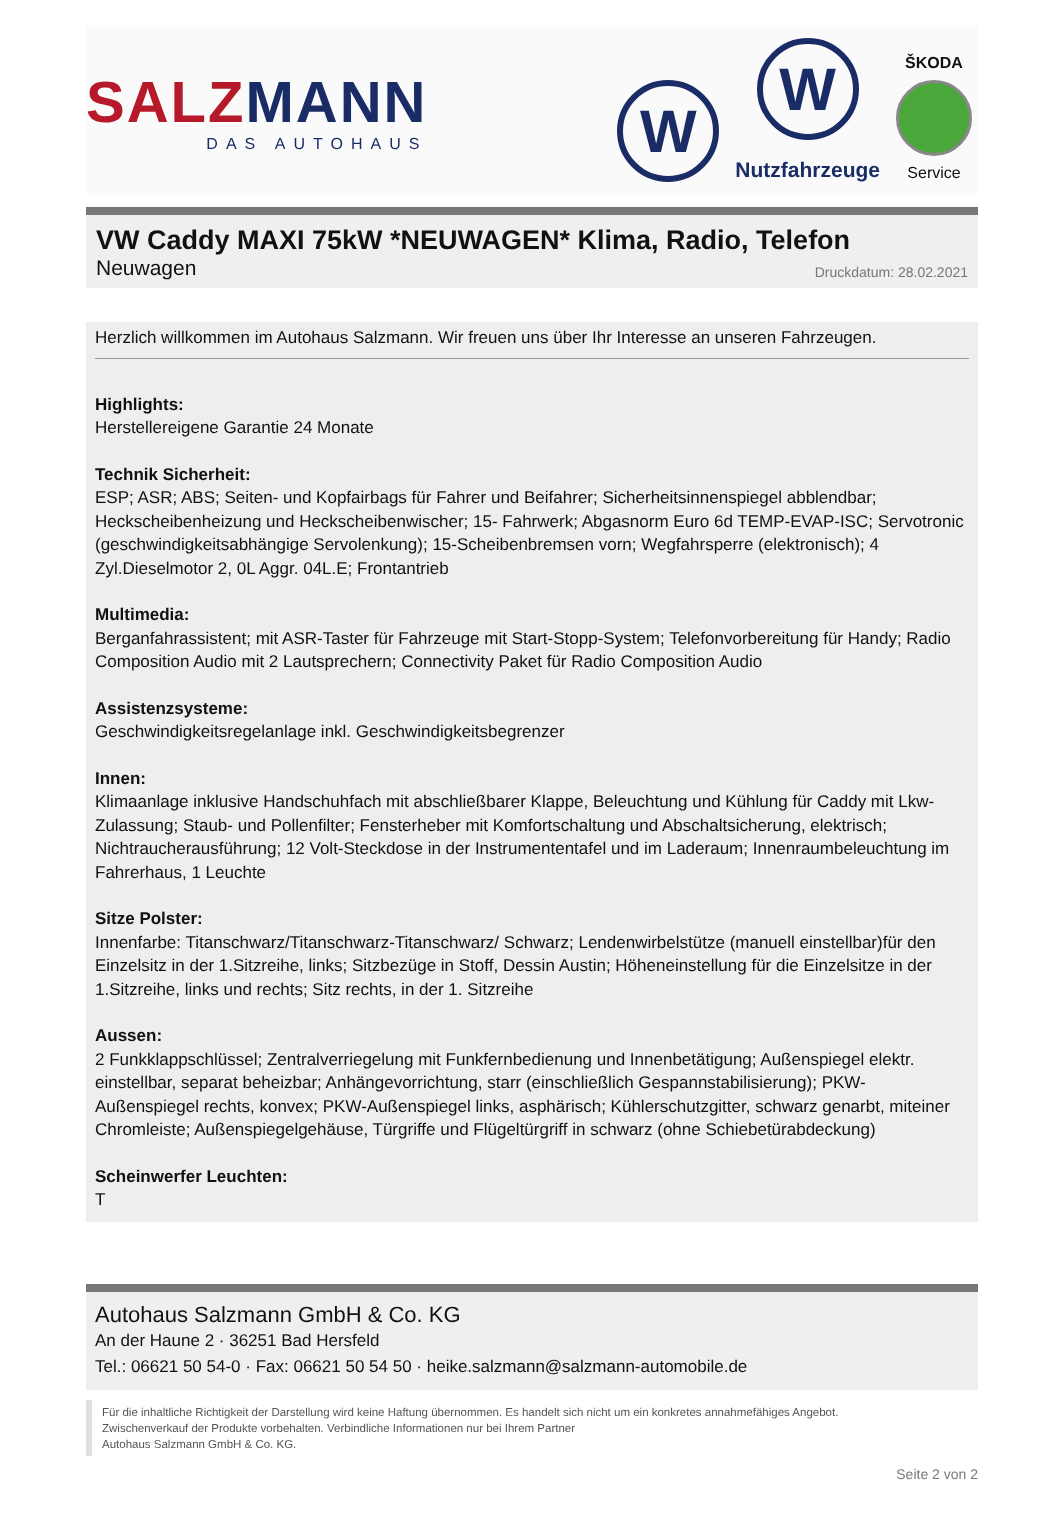SALZ MANN
DAS AUTOHAUS
W
W
Nutzfahrzeuge
ŠKODA
Service
VW Caddy MAXI 75kW *NEUWAGEN* Klima, Radio, Telefon
Neuwagen Druckdatum: 28.02.2021
Herzlich willkommen im Autohaus Salzmann. Wir freuen uns über Ihr Interesse an unseren Fahrzeugen.
Highlights:
Herstellereigene Garantie 24 Monate
Technik Sicherheit:
ESP; ASR; ABS; Seiten- und Kopfairbags für Fahrer und Beifahrer; Sicherheitsinnenspiegel abblendbar; Heckscheibenheizung und Heckscheibenwischer; 15- Fahrwerk; Abgasnorm Euro 6d TEMP-EVAP-ISC; Servotronic (geschwindigkeitsabhängige Servolenkung); 15-Scheibenbremsen vorn; Wegfahrsperre (elektronisch); 4 Zyl.Dieselmotor 2, 0L Aggr. 04L.E; Frontantrieb
Multimedia:
Berganfahrassistent; mit ASR-Taster für Fahrzeuge mit Start-Stopp-System; Telefonvorbereitung für Handy; Radio Composition Audio mit 2 Lautsprechern; Connectivity Paket für Radio Composition Audio
Assistenzsysteme:
Geschwindigkeitsregelanlage inkl. Geschwindigkeitsbegrenzer
Innen:
Klimaanlage inklusive Handschuhfach mit abschließbarer Klappe, Beleuchtung und Kühlung für Caddy mit Lkw-Zulassung; Staub- und Pollenfilter; Fensterheber mit Komfortschaltung und Abschaltsicherung, elektrisch; Nichtraucherausführung; 12 Volt-Steckdose in der Instrumententafel und im Laderaum; Innenraumbeleuchtung im Fahrerhaus, 1 Leuchte
Sitze Polster:
Innenfarbe: Titanschwarz/Titanschwarz-Titanschwarz/ Schwarz; Lendenwirbelstütze (manuell einstellbar)für den Einzelsitz in der 1.Sitzreihe, links; Sitzbezüge in Stoff, Dessin Austin; Höheneinstellung für die Einzelsitze in der 1.Sitzreihe, links und rechts; Sitz rechts, in der 1. Sitzreihe
Aussen:
2 Funkklappschlüssel; Zentralverriegelung mit Funkfernbedienung und Innenbetätigung; Außenspiegel elektr. einstellbar, separat beheizbar; Anhängevorrichtung, starr (einschließlich Gespannstabilisierung); PKW-Außenspiegel rechts, konvex; PKW-Außenspiegel links, asphärisch; Kühlerschutzgitter, schwarz genarbt, miteiner Chromleiste; Außenspiegelgehäuse, Türgriffe und Flügeltürgriff in schwarz (ohne Schiebetürabdeckung)
Scheinwerfer Leuchten:
T
Autohaus Salzmann GmbH & Co. KG
An der Haune 2 · 36251 Bad Hersfeld
Tel.: 06621 50 54-0 · Fax: 06621 50 54 50 · heike.salzmann@salzmann-automobile.de
Für die inhaltliche Richtigkeit der Darstellung wird keine Haftung übernommen. Es handelt sich nicht um ein konkretes annahmefähiges Angebot.
Zwischenverkauf der Produkte vorbehalten. Verbindliche Informationen nur bei Ihrem Partner
Autohaus Salzmann GmbH & Co. KG.
Seite 2 von 2